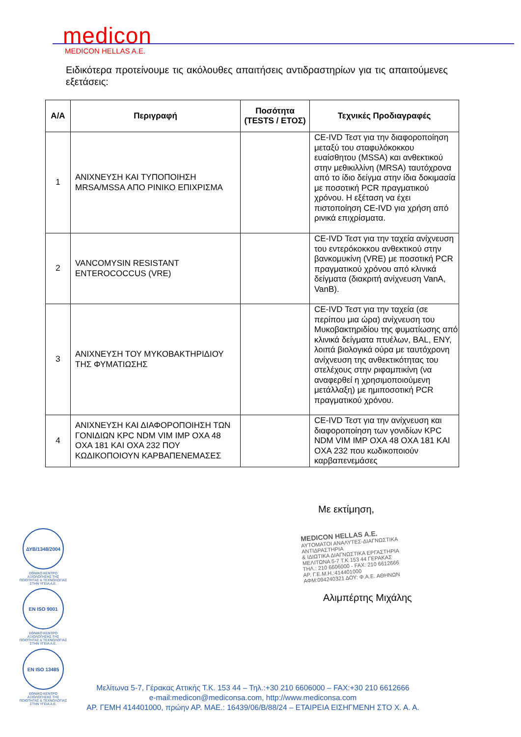medicon
MEDICON HELLAS A.E.
Ειδικότερα προτείνουμε τις ακόλουθες απαιτήσεις αντιδραστηρίων για τις απαιτούμενες εξετάσεις:
| Α/Α | Περιγραφή | Ποσότητα (TESTS / ΕΤΟΣ) | Τεχνικές Προδιαγραφές |
| --- | --- | --- | --- |
| 1 | ΑΝΙΧΝΕΥΣΗ ΚΑΙ ΤΥΠΟΠΟΙΗΣΗ MRSA/MSSA ΑΠΟ ΡΙΝΙΚΟ ΕΠΙΧΡΙΣΜΑ | | CE-IVD Τεστ για την διαφοροποίηση μεταξύ του σταφυλόκοκκου ευαίσθητου (MSSA) και ανθεκτικού στην μεθικιλλίνη (MRSA) ταυτόχρονα από το ίδιο δείγμα στην ίδια δοκιμασία με ποσοτική PCR πραγματικού χρόνου. Η εξέταση να έχει πιστοποίηση CE-IVD για χρήση από ρινικά επιχρίσματα. |
| 2 | VANCOMYSIN RESISTANT ENTEROCOCCUS (VRE) | | CE-IVD Τεστ για την ταχεία ανίχνευση του εντερόκοκκου ανθεκτικού στην βανκομυκίνη (VRE) με ποσοτική PCR πραγματικού χρόνου από κλινικά δείγματα (διακριτή ανίχνευση VanA, VanB). |
| 3 | ΑΝΙΧΝΕΥΣΗ ΤΟΥ ΜΥΚΟΒΑΚΤΗΡΙΔΙΟΥ ΤΗΣ ΦΥΜΑΤΙΩΣΗΣ | | CE-IVD Τεστ για την ταχεία (σε περίπου μια ώρα) ανίχνευση του Μυκοβακτηριδίου της φυματίωσης από κλινικά δείγματα πτυέλων, BAL, ENY, λοιπά βιολογικά ούρα με ταυτόχρονη ανίχνευση της ανθεκτικότητας του στελέχους στην ριφαμπικίνη (να αναφερθεί η χρησιμοποιούμενη μετάλλαξη) με ημιποσοτική PCR πραγματικού χρόνου. |
| 4 | ΑΝΙΧΝΕΥΣΗ ΚΑΙ ΔΙΑΦΟΡΟΠΟΙΗΣΗ ΤΩΝ ΓΟΝΙΔΙΩΝ KPC NDM VIM IMP OXA 48 OXA 181 ΚΑΙ OXA 232 ΠΟΥ ΚΩΔΙΚΟΠΟΙΟΥΝ ΚΑΡΒΑΠΕΝΕΜΑΣΕΣ | | CE-IVD Τεστ για την ανίχνευση και διαφοροποίηση των γονιδίων KPC NDM VIM IMP OXA 48 OXA 181 KAI OXA 232 που κωδικοποιούν καρβαπενεμάσες |
Με εκτίμηση,
MEDICON HELLAS A.E.
ΑΥΤΟΜΑΤΟΙ ΑΝΑΛΥΤΕΣ-ΔΙΑΓΝΩΣΤΙΚΑ ΑΝΤΙΔΡΑΣΤΗΡΙΑ
& ΙΔΙΩΤΙΚΑ ΔΙΑΓΝΩΣΤΙΚΑ ΕΡΓΑΣΤΗΡΙΑ
ΜΕΛΙΤΩΝΑ 5-7 Τ.Κ 153 44 ΓΕΡΑΚΑΣ
ΤΗΛ.: 210 6606000 - FAX: 210 6612666
ΑΡ. Γ.Ε.Μ.Η.:414401000
ΑΦΜ:094240321 ΔΟΥ: Φ.Α.Ε. ΑΘΗΝΩΝ
Αλιμπέρτης Μιχάλης
ΔΥΒ/1348/2004
ΕΘΝΙΚΟ ΚΕΝΤΡΟ ΑΞΙΟΛΟΓΗΣΗΣ ΤΗΣ ΠΟΙΟΤΗΤΑΣ & ΤΕΧΝΟΛΟΓΙΑΣ ΣΤΗΝ ΥΓΕΙΑ Α.Ε.
EN ISO 9001
ΕΘΝΙΚΟ ΚΕΝΤΡΟ ΑΞΙΟΛΟΓΗΣΗΣ ΤΗΣ ΠΟΙΟΤΗΤΑΣ & ΤΕΧΝΟΛΟΓΙΑΣ ΣΤΗΝ ΥΓΕΙΑ Α.Ε.
EN ISO 13485
ΕΘΝΙΚΟ ΚΕΝΤΡΟ ΑΞΙΟΛΟΓΗΣΗΣ ΤΗΣ ΠΟΙΟΤΗΤΑΣ & ΤΕΧΝΟΛΟΓΙΑΣ ΣΤΗΝ ΥΓΕΙΑ Α.Ε.
Μελίτωνα 5-7, Γέρακας Αττικής Τ.Κ. 153 44 – Τηλ.:+30 210 6606000 – FAX:+30 210 6612666
e-mail:medicon@mediconsa.com, http://www.mediconsa.com
ΑΡ. ΓΕΜΗ 414401000, πρώην ΑΡ. ΜΑΕ.: 16439/06/Β/88/24 – ΕΤΑΙΡΕΙΑ ΕΙΣΗΓΜΕΝΗ ΣΤΟ Χ. Α. Α.